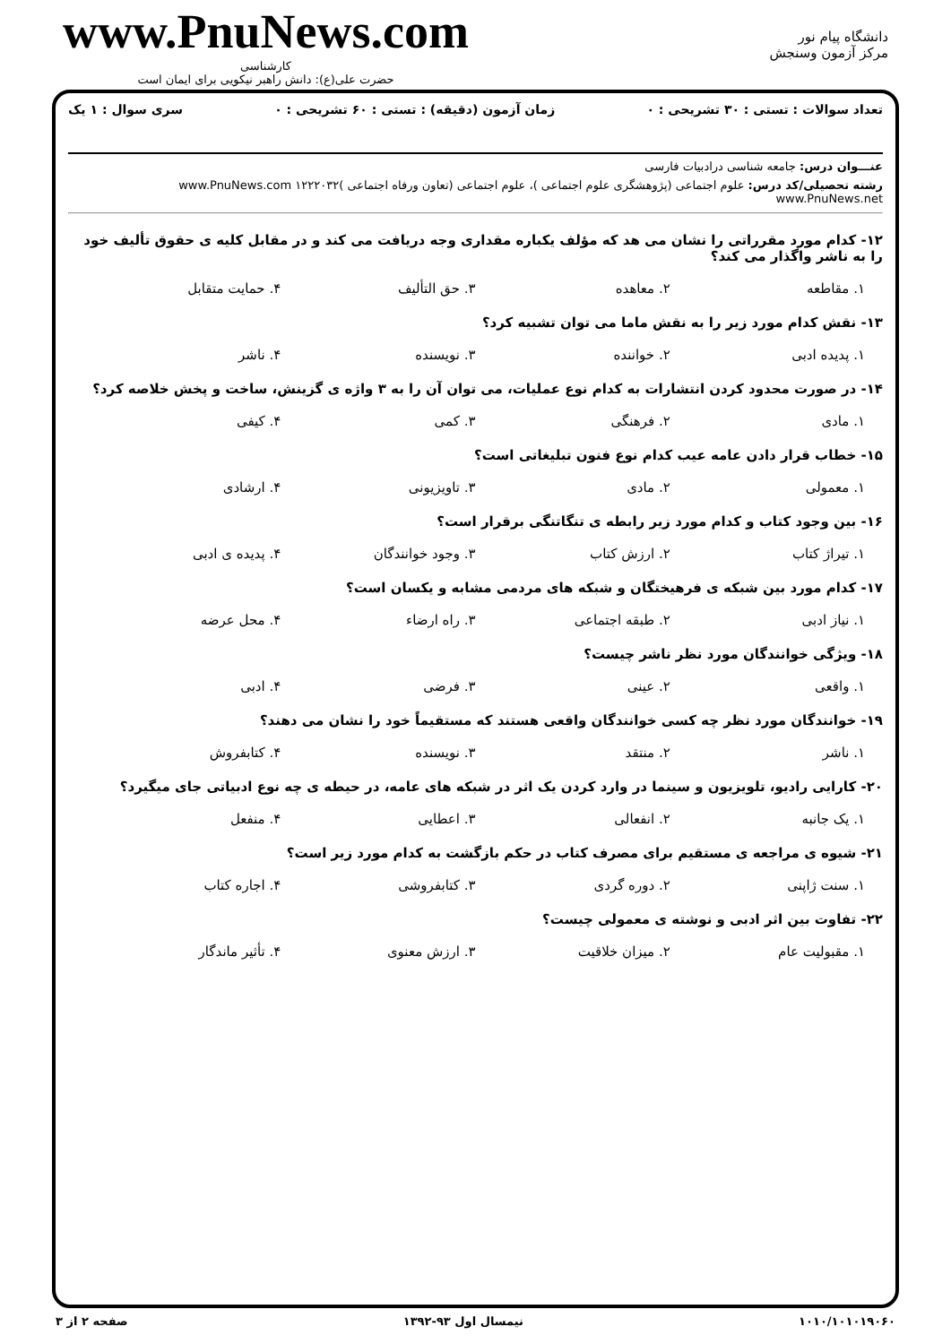دانشگاه پیام نور
مرکز آزمون وسنجش
www.PnuNews.com
کارشناسی
حضرت علی(ع): دانش راهبر نیکویی برای ایمان است
تعداد سوالات : تستی : ۳۰ تشریحی : ۰ زمان آزمون (دقیقه) : تستی : ۶۰ تشریحی : ۰ سری سوال : ۱ یک
عنـــوان درس: جامعه شناسی درادبیات فارسی
رشته تحصیلی/کد درس: علوم اجتماعی (پژوهشگری علوم اجتماعی )، علوم اجتماعی (تعاون ورفاه اجتماعی )۱۲۲۲۰۳۲ www.PnuNews.com www.PnuNews.net
۱۲- کدام مورد مقرراتی را نشان می هد که مؤلف یکباره مقداری وجه دریافت می کند و در مقابل کلیه ی حقوق تألیف خود را به ناشر واگذار می کند؟
۱. مقاطعه ۲. معاهده ۳. حق التألیف ۴. حمایت متقابل
۱۳- نقش کدام مورد زیر را به نقش ماما می توان تشبیه کرد؟
۱. پدیده ادبی ۲. خواننده ۳. نویسنده ۴. ناشر
۱۴- در صورت محدود کردن انتشارات به کدام نوع عملیات، می توان آن را به ۳ واژه ی گزینش، ساخت و پخش خلاصه کرد؟
۱. مادی ۲. فرهنگی ۳. کمی ۴. کیفی
۱۵- خطاب قرار دادن عامه عیب کدام نوع فنون تبلیغاتی است؟
۱. معمولی ۲. مادی ۳. تاویزیونی ۴. ارشادی
۱۶- بین وجود کتاب و کدام مورد زیر رابطه ی تنگاتنگی برقرار است؟
۱. تیراژ کتاب ۲. ارزش کتاب ۳. وجود خوانندگان ۴. پدیده ی ادبی
۱۷- کدام مورد بین شبکه ی فرهیختگان و شبکه های مردمی مشابه و یکسان است؟
۱. نیاز ادبی ۲. طبقه اجتماعی ۳. راه ارضاء ۴. محل عرضه
۱۸- ویژگی خوانندگان مورد نظر ناشر چیست؟
۱. واقعی ۲. عینی ۳. فرضی ۴. ادبی
۱۹- خوانندگان مورد نظر چه کسی خوانندگان واقعی هستند که مستقیماً خود را نشان می دهند؟
۱. ناشر ۲. منتقد ۳. نویسنده ۴. کتابفروش
۲۰- کارایی رادیو، تلویزیون و سینما در وارد کردن یک اثر در شبکه های عامه، در حیطه ی چه نوع ادبیاتی جای میگیرد؟
۱. یک جانبه ۲. انفعالی ۳. اعطایی ۴. منفعل
۲۱- شیوه ی مراجعه ی مستقیم برای مصرف کتاب در حکم بازگشت به کدام مورد زیر است؟
۱. سنت ژاپنی ۲. دوره گردی ۳. کتابفروشی ۴. اجاره کتاب
۲۲- تفاوت بین اثر ادبی و نوشته ی معمولی چیست؟
۱. مقبولیت عام ۲. میزان خلاقیت ۳. ارزش معنوی ۴. تأثیر ماندگار
۱۰۱۰/۱۰۱۰۱۹۰۶۰ نیمسال اول ۹۳-۱۳۹۲ صفحه ۲ از ۳